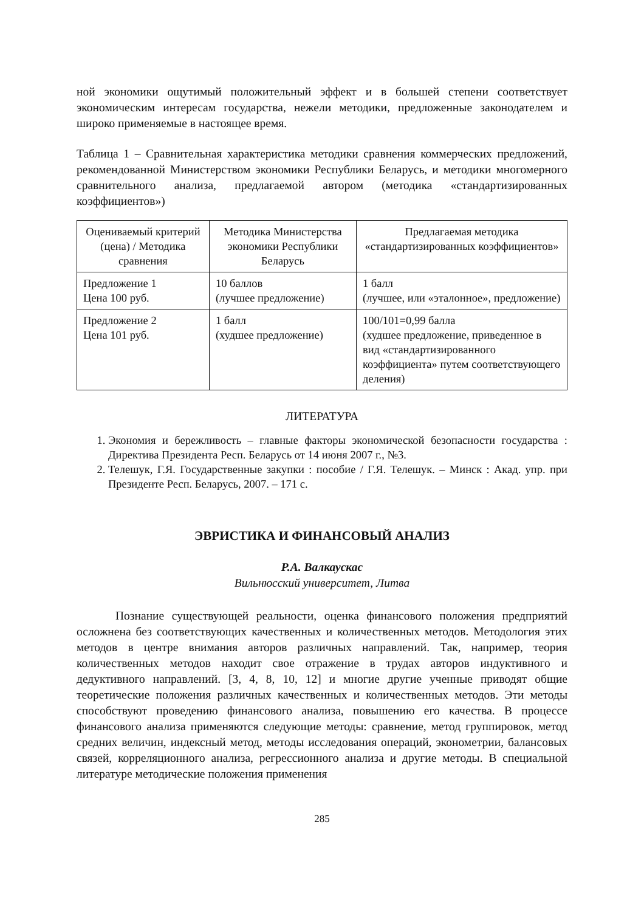ной экономики ощутимый положительный эффект и в большей степени соответствует экономическим интересам государства, нежели методики, предложенные законодателем и широко применяемые в настоящее время.
Таблица 1 – Сравнительная характеристика методики сравнения коммерческих предложений, рекомендованной Министерством экономики Республики Беларусь, и методики многомерного сравнительного анализа, предлагаемой автором (методика «стандартизированных коэффициентов»)
| Оцениваемый критерий (цена) / Методика сравнения | Методика Министерства экономики Республики Беларусь | Предлагаемая методика «стандартизированных коэффициентов» |
| --- | --- | --- |
| Предложение 1 Цена 100 руб. | 10 баллов (лучшее предложение) | 1 балл (лучшее, или «эталонное», предложение) |
| Предложение 2 Цена 101 руб. | 1 балл (худшее предложение) | 100/101=0,99 балла (худшее предложение, приведенное в вид «стандартизированного коэффициента» путем соответствующего деления) |
ЛИТЕРАТУРА
1. Экономия и бережливость – главные факторы экономической безопасности государства : Директива Президента Респ. Беларусь от 14 июня 2007 г., №3.
2. Телешук, Г.Я. Государственные закупки : пособие / Г.Я. Телешук. – Минск : Акад. упр. при Президенте Респ. Беларусь, 2007. – 171 с.
ЭВРИСТИКА И ФИНАНСОВЫЙ АНАЛИЗ
Р.А. Валкаускас
Вильнюсский университет, Литва
Познание существующей реальности, оценка финансового положения предприятий осложнена без соответствующих качественных и количественных методов. Методология этих методов в центре внимания авторов различных направлений. Так, например, теория количественных методов находит свое отражение в трудах авторов индуктивного и дедуктивного направлений. [3, 4, 8, 10, 12] и многие другие ученные приводят общие теоретические положения различных качественных и количественных методов. Эти методы способствуют проведению финансового анализа, повышению его качества. В процессе финансового анализа применяются следующие методы: сравнение, метод группировок, метод средних величин, индексный метод, методы исследования операций, эконометрии, балансовых связей, корреляционного анализа, регрессионного анализа и другие методы. В специальной литературе методические положения применения
285